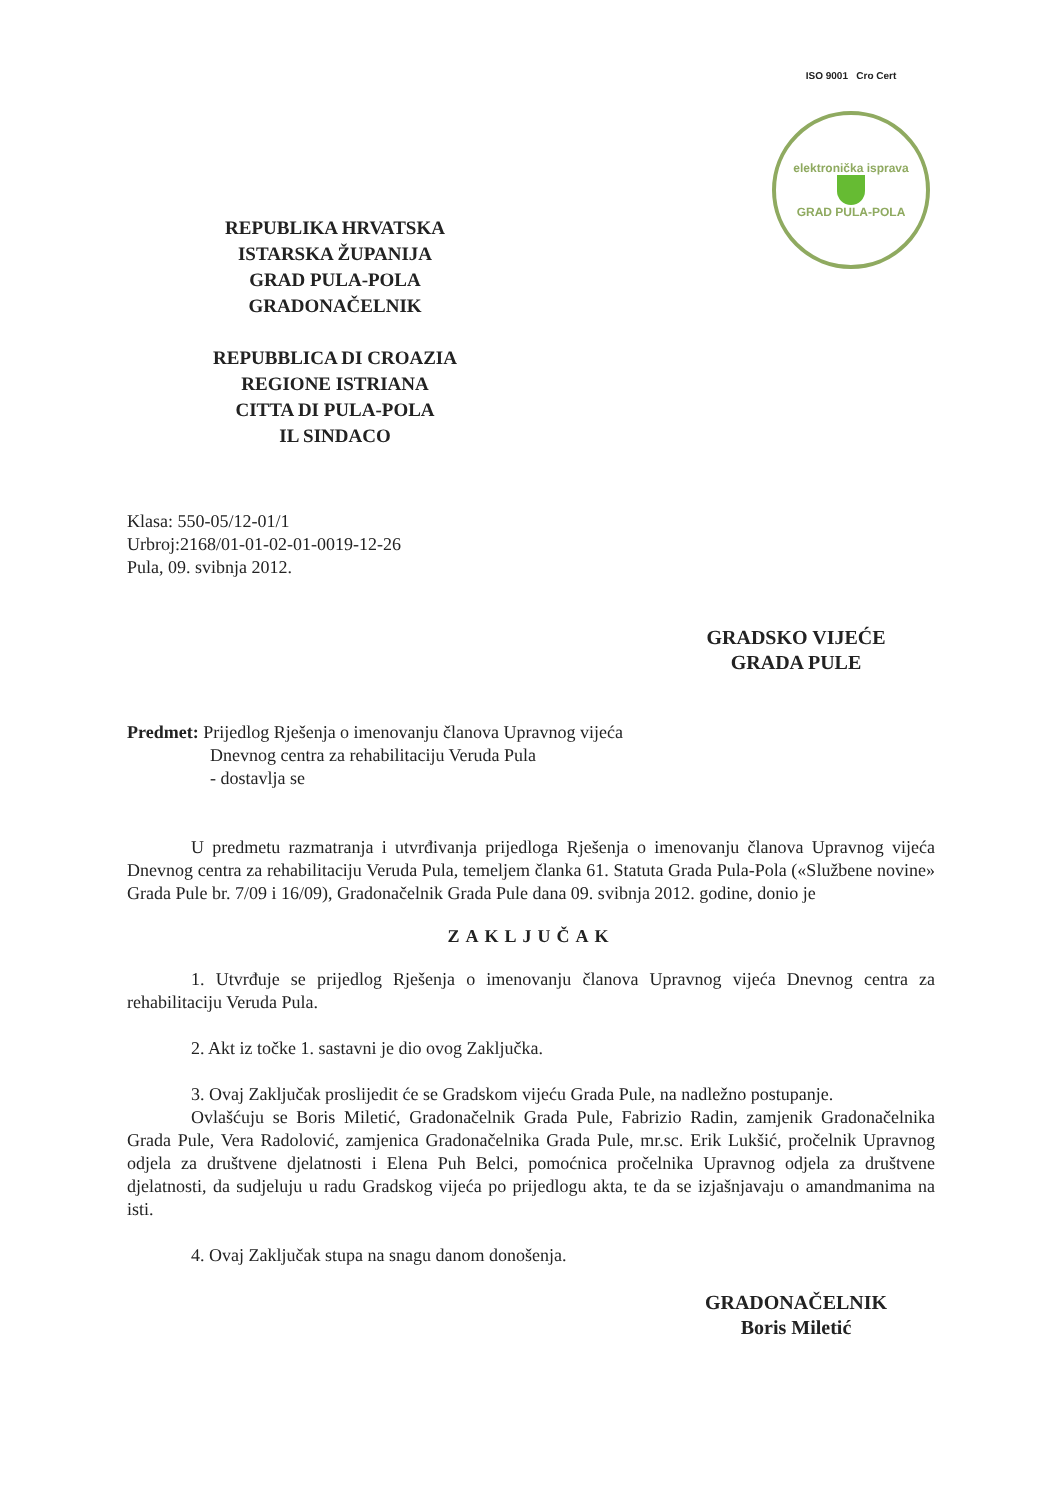REPUBLIKA HRVATSKA
ISTARSKA ŽUPANIJA
GRAD PULA-POLA
GRADONAČELNIK
REPUBBLICA DI CROAZIA
REGIONE ISTRIANA
CITTA DI PULA-POLA
IL SINDACO
ISO 9001 Cro Cert
elektronička isprava
GRAD PULA-POLA
Klasa: 550-05/12-01/1
Urbroj:2168/01-01-02-01-0019-12-26
Pula, 09. svibnja 2012.
GRADSKO VIJEĆE
GRADA PULE
Predmet: Prijedlog Rješenja o imenovanju članova Upravnog vijeća
Dnevnog centra za rehabilitaciju Veruda Pula
- dostavlja se
U predmetu razmatranja i utvrđivanja prijedloga Rješenja o imenovanju članova Upravnog vijeća Dnevnog centra za rehabilitaciju Veruda Pula, temeljem članka 61. Statuta Grada Pula-Pola («Službene novine» Grada Pule br. 7/09 i 16/09), Gradonačelnik Grada Pule dana 09. svibnja 2012. godine, donio je
ZAKLJUČAK
1. Utvrđuje se prijedlog Rješenja o imenovanju članova Upravnog vijeća Dnevnog centra za rehabilitaciju Veruda Pula.
2. Akt iz točke 1. sastavni je dio ovog Zaključka.
3. Ovaj Zaključak proslijedit će se Gradskom vijeću Grada Pule, na nadležno postupanje.
Ovlašćuju se Boris Miletić, Gradonačelnik Grada Pule, Fabrizio Radin, zamjenik Gradonačelnika Grada Pule, Vera Radolović, zamjenica Gradonačelnika Grada Pule, mr.sc. Erik Lukšić, pročelnik Upravnog odjela za društvene djelatnosti i Elena Puh Belci, pomoćnica pročelnika Upravnog odjela za društvene djelatnosti, da sudjeluju u radu Gradskog vijeća po prijedlogu akta, te da se izjašnjavaju o amandmanima na isti.
4. Ovaj Zaključak stupa na snagu danom donošenja.
GRADONAČELNIK
Boris Miletić